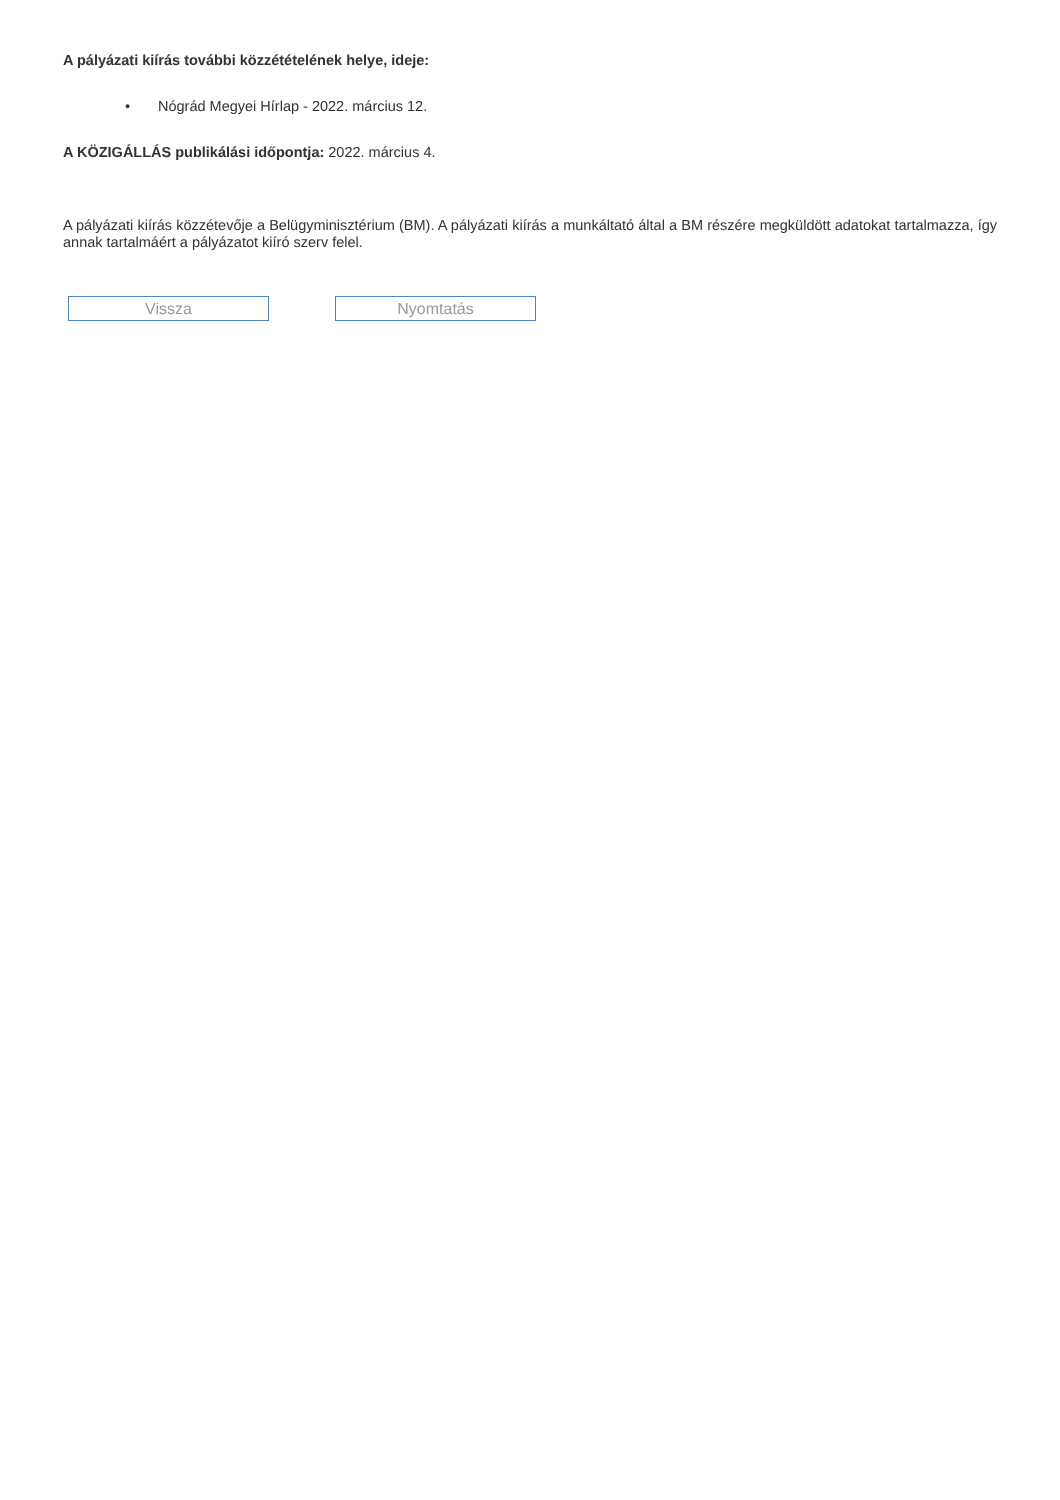A pályázati kiírás további közzétételének helye, ideje:
• Nógrád Megyei Hírlap - 2022. március 12.
A KÖZIGÁLLÁS publikálási időpontja: 2022. március 4.
A pályázati kiírás közzétevője a Belügyminisztérium (BM). A pályázati kiírás a munkáltató által a BM részére megküldött adatokat tartalmazza, így annak tartalmáért a pályázatot kiíró szerv felel.
Vissza Nyomtatás